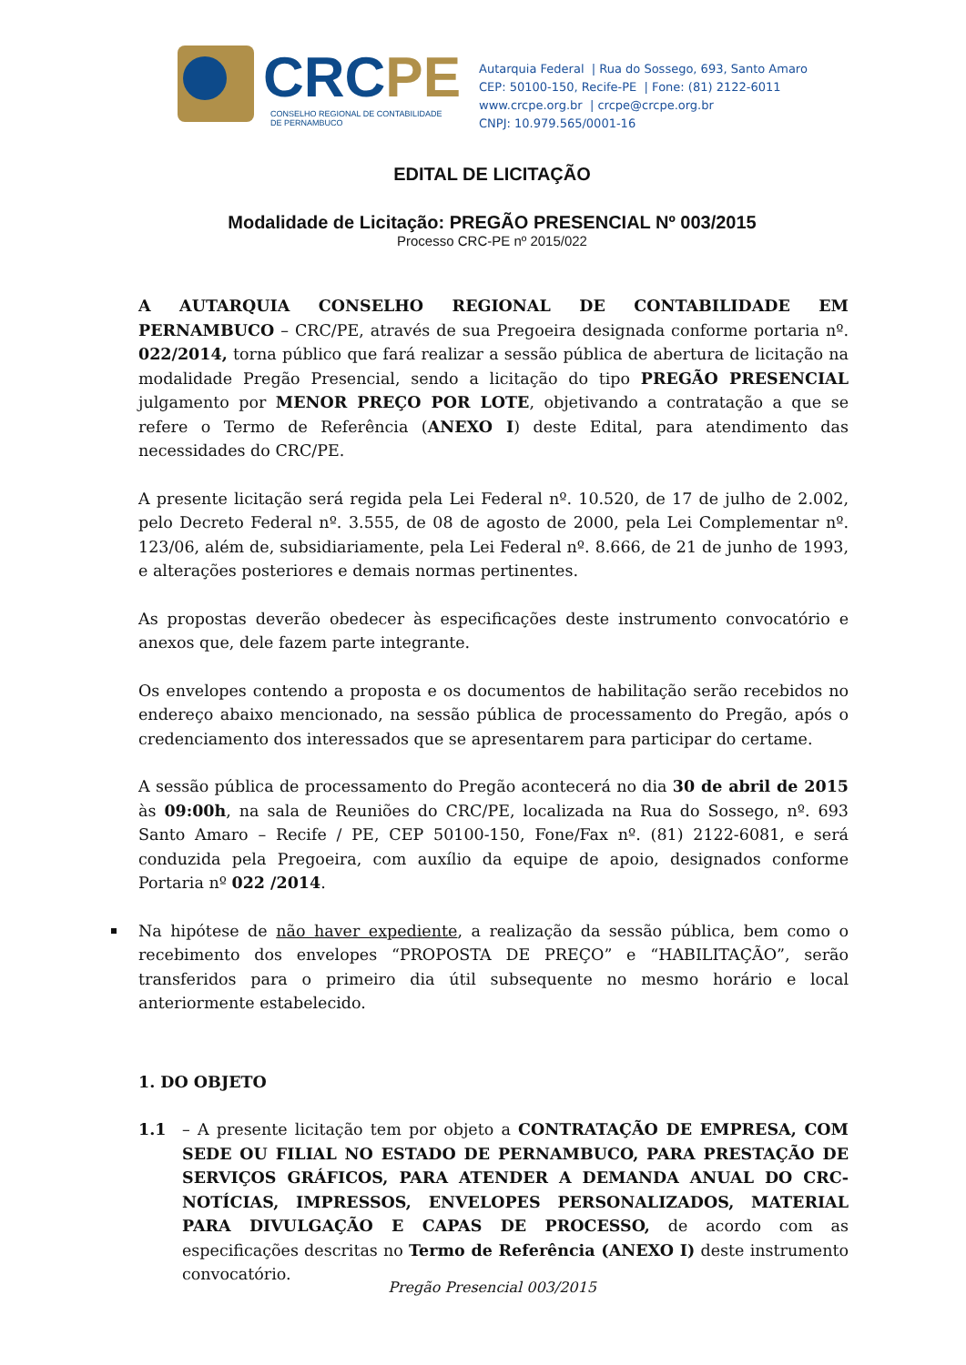CRCPE
CONSELHO REGIONAL DE CONTABILIDADE
DE PERNAMBUCO
Autarquia Federal | Rua do Sossego, 693, Santo Amaro
CEP: 50100-150, Recife-PE | Fone: (81) 2122-6011
www.crcpe.org.br | crcpe@crcpe.org.br
CNPJ: 10.979.565/0001-16
EDITAL DE LICITAÇÃO
Modalidade de Licitação: PREGÃO PRESENCIAL Nº 003/2015
Processo CRC-PE nº 2015/022
A AUTARQUIA CONSELHO REGIONAL DE CONTABILIDADE EM PERNAMBUCO – CRC/PE, através de sua Pregoeira designada conforme portaria nº. 022/2014, torna público que fará realizar a sessão pública de abertura de licitação na modalidade Pregão Presencial, sendo a licitação do tipo PREGÃO PRESENCIAL julgamento por MENOR PREÇO POR LOTE, objetivando a contratação a que se refere o Termo de Referência (ANEXO I) deste Edital, para atendimento das necessidades do CRC/PE.
A presente licitação será regida pela Lei Federal nº. 10.520, de 17 de julho de 2.002, pelo Decreto Federal nº. 3.555, de 08 de agosto de 2000, pela Lei Complementar nº. 123/06, além de, subsidiariamente, pela Lei Federal nº. 8.666, de 21 de junho de 1993, e alterações posteriores e demais normas pertinentes.
As propostas deverão obedecer às especificações deste instrumento convocatório e anexos que, dele fazem parte integrante.
Os envelopes contendo a proposta e os documentos de habilitação serão recebidos no endereço abaixo mencionado, na sessão pública de processamento do Pregão, após o credenciamento dos interessados que se apresentarem para participar do certame.
A sessão pública de processamento do Pregão acontecerá no dia 30 de abril de 2015 às 09:00h, na sala de Reuniões do CRC/PE, localizada na Rua do Sossego, nº. 693 Santo Amaro – Recife / PE, CEP 50100-150, Fone/Fax nº. (81) 2122-6081, e será conduzida pela Pregoeira, com auxílio da equipe de apoio, designados conforme Portaria nº 022 /2014.
Na hipótese de não haver expediente, a realização da sessão pública, bem como o recebimento dos envelopes “PROPOSTA DE PREÇO” e “HABILITAÇÃO”, serão transferidos para o primeiro dia útil subsequente no mesmo horário e local anteriormente estabelecido.
1. DO OBJETO
1.1 – A presente licitação tem por objeto a CONTRATAÇÃO DE EMPRESA, COM SEDE OU FILIAL NO ESTADO DE PERNAMBUCO, PARA PRESTAÇÃO DE SERVIÇOS GRÁFICOS, PARA ATENDER A DEMANDA ANUAL DO CRC-NOTÍCIAS, IMPRESSOS, ENVELOPES PERSONALIZADOS, MATERIAL PARA DIVULGAÇÃO E CAPAS DE PROCESSO, de acordo com as especificações descritas no Termo de Referência (ANEXO I) deste instrumento convocatório.
Pregão Presencial 003/2015